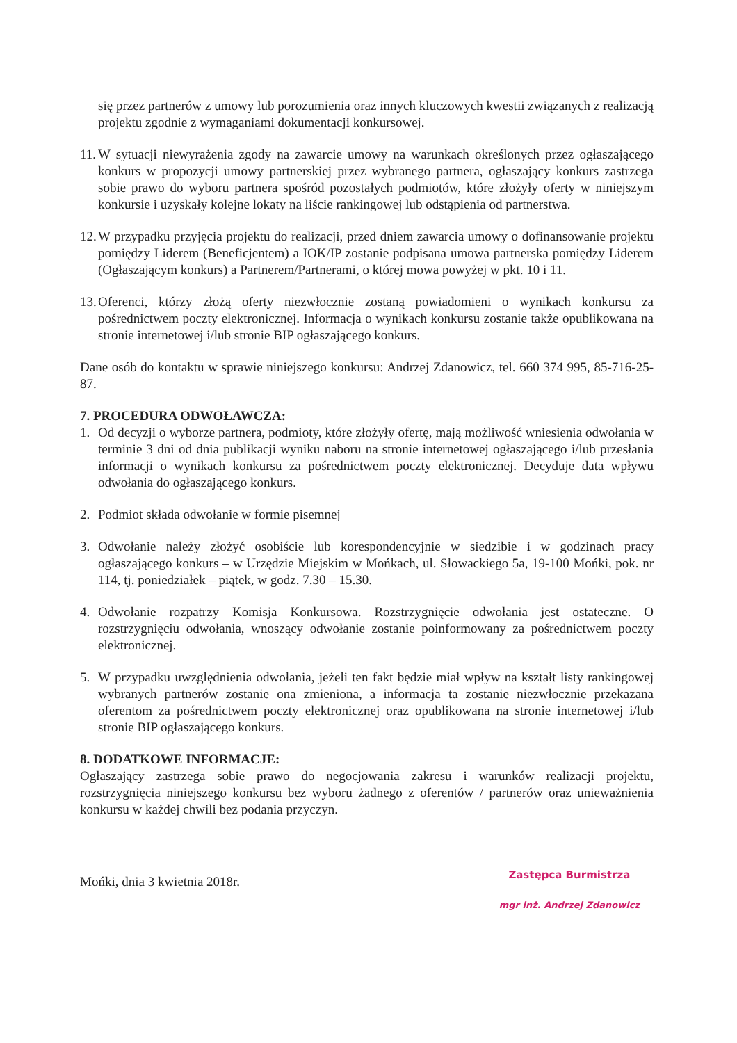się przez partnerów z umowy lub porozumienia oraz innych kluczowych kwestii związanych z realizacją projektu zgodnie z wymaganiami dokumentacji konkursowej.
11. W sytuacji niewyrażenia zgody na zawarcie umowy na warunkach określonych przez ogłaszającego konkurs w propozycji umowy partnerskiej przez wybranego partnera, ogłaszający konkurs zastrzega sobie prawo do wyboru partnera spośród pozostałych podmiotów, które złożyły oferty w niniejszym konkursie i uzyskały kolejne lokaty na liście rankingowej lub odstąpienia od partnerstwa.
12. W przypadku przyjęcia projektu do realizacji, przed dniem zawarcia umowy o dofinansowanie projektu pomiędzy Liderem (Beneficjentem) a IOK/IP zostanie podpisana umowa partnerska pomiędzy Liderem (Ogłaszającym konkurs) a Partnerem/Partnerami, o której mowa powyżej w pkt. 10 i 11.
13. Oferenci, którzy złożą oferty niezwłocznie zostaną powiadomieni o wynikach konkursu za pośrednictwem poczty elektronicznej. Informacja o wynikach konkursu zostanie także opublikowana na stronie internetowej i/lub stronie BIP ogłaszającego konkurs.
Dane osób do kontaktu w sprawie niniejszego konkursu: Andrzej Zdanowicz, tel. 660 374 995, 85-716-25-87.
7. PROCEDURA ODWOŁAWCZA:
1. Od decyzji o wyborze partnera, podmioty, które złożyły ofertę, mają możliwość wniesienia odwołania w terminie 3 dni od dnia publikacji wyniku naboru na stronie internetowej ogłaszającego i/lub przesłania informacji o wynikach konkursu za pośrednictwem poczty elektronicznej. Decyduje data wpływu odwołania do ogłaszającego konkurs.
2. Podmiot składa odwołanie w formie pisemnej
3. Odwołanie należy złożyć osobiście lub korespondencyjnie w siedzibie i w godzinach pracy ogłaszającego konkurs – w Urzędzie Miejskim w Mońkach, ul. Słowackiego 5a, 19-100 Mońki, pok. nr 114, tj. poniedziałek – piątek, w godz. 7.30 – 15.30.
4. Odwołanie rozpatrzy Komisja Konkursowa. Rozstrzygnięcie odwołania jest ostateczne. O rozstrzygnięciu odwołania, wnoszący odwołanie zostanie poinformowany za pośrednictwem poczty elektronicznej.
5. W przypadku uwzględnienia odwołania, jeżeli ten fakt będzie miał wpływ na kształt listy rankingowej wybranych partnerów zostanie ona zmieniona, a informacja ta zostanie niezwłocznie przekazana oferentom za pośrednictwem poczty elektronicznej oraz opublikowana na stronie internetowej i/lub stronie BIP ogłaszającego konkurs.
8. DODATKOWE INFORMACJE:
Ogłaszający zastrzega sobie prawo do negocjowania zakresu i warunków realizacji projektu, rozstrzygnięcia niniejszego konkursu bez wyboru żadnego z oferentów / partnerów oraz unieważnienia konkursu w każdej chwili bez podania przyczyn.
Mońki, dnia 3 kwietnia 2018r.
Zastępca Burmistrza
mgr inż. Andrzej Zdanowicz